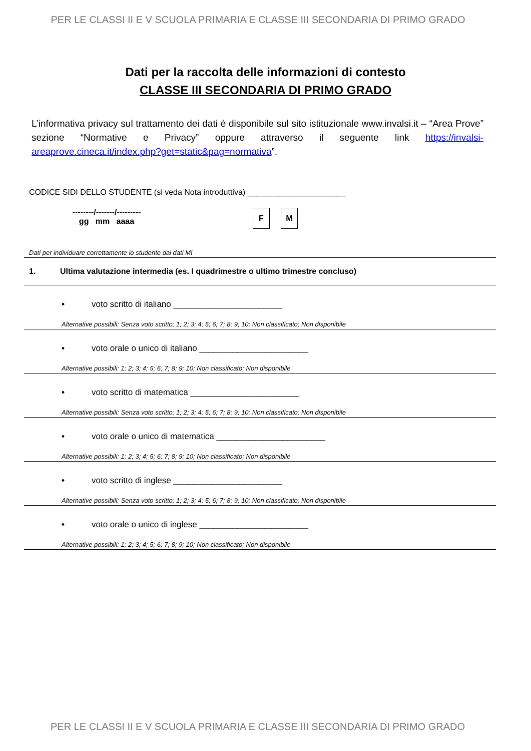PER LE CLASSI II E V SCUOLA PRIMARIA E CLASSE III SECONDARIA DI PRIMO GRADO
Dati per la raccolta delle informazioni di contesto
CLASSE III SECONDARIA DI PRIMO GRADO
L’informativa privacy sul trattamento dei dati è disponibile sul sito istituzionale www.invalsi.it – “Area Prove” sezione “Normative e Privacy” oppure attraverso il seguente link https://invalsi-areaprove.cineca.it/index.php?get=static&pag=normativa”.
CODICE SIDI DELLO STUDENTE (si veda Nota introduttiva) ______________________
--------/-------/---------
gg mm aaaa
F M
Dati per individuare correttamente lo studente dai dati MI
1. Ultima valutazione intermedia (es. I quadrimestre o ultimo trimestre concluso)
• voto scritto di italiano _______________________
Alternative possibili: Senza voto scritto; 1; 2; 3; 4; 5; 6; 7; 8; 9; 10; Non classificato; Non disponibile
• voto orale o unico di italiano _______________________
Alternative possibili: 1; 2; 3; 4; 5; 6; 7; 8; 9; 10; Non classificato; Non disponibile
• voto scritto di matematica _______________________
Alternative possibili: Senza voto scritto; 1; 2; 3; 4; 5; 6; 7; 8; 9; 10; Non classificato; Non disponibile
• voto orale o unico di matematica _______________________
Alternative possibili: 1; 2; 3; 4; 5; 6; 7; 8; 9; 10; Non classificato; Non disponibile
• voto scritto di inglese _______________________
Alternative possibili: Senza voto scritto; 1; 2; 3; 4; 5; 6; 7; 8; 9; 10; Non classificato; Non disponibile
• voto orale o unico di inglese _______________________
Alternative possibili: 1; 2; 3; 4; 5; 6; 7; 8; 9; 10; Non classificato; Non disponibile
PER LE CLASSI II E V SCUOLA PRIMARIA E CLASSE III SECONDARIA DI PRIMO GRADO